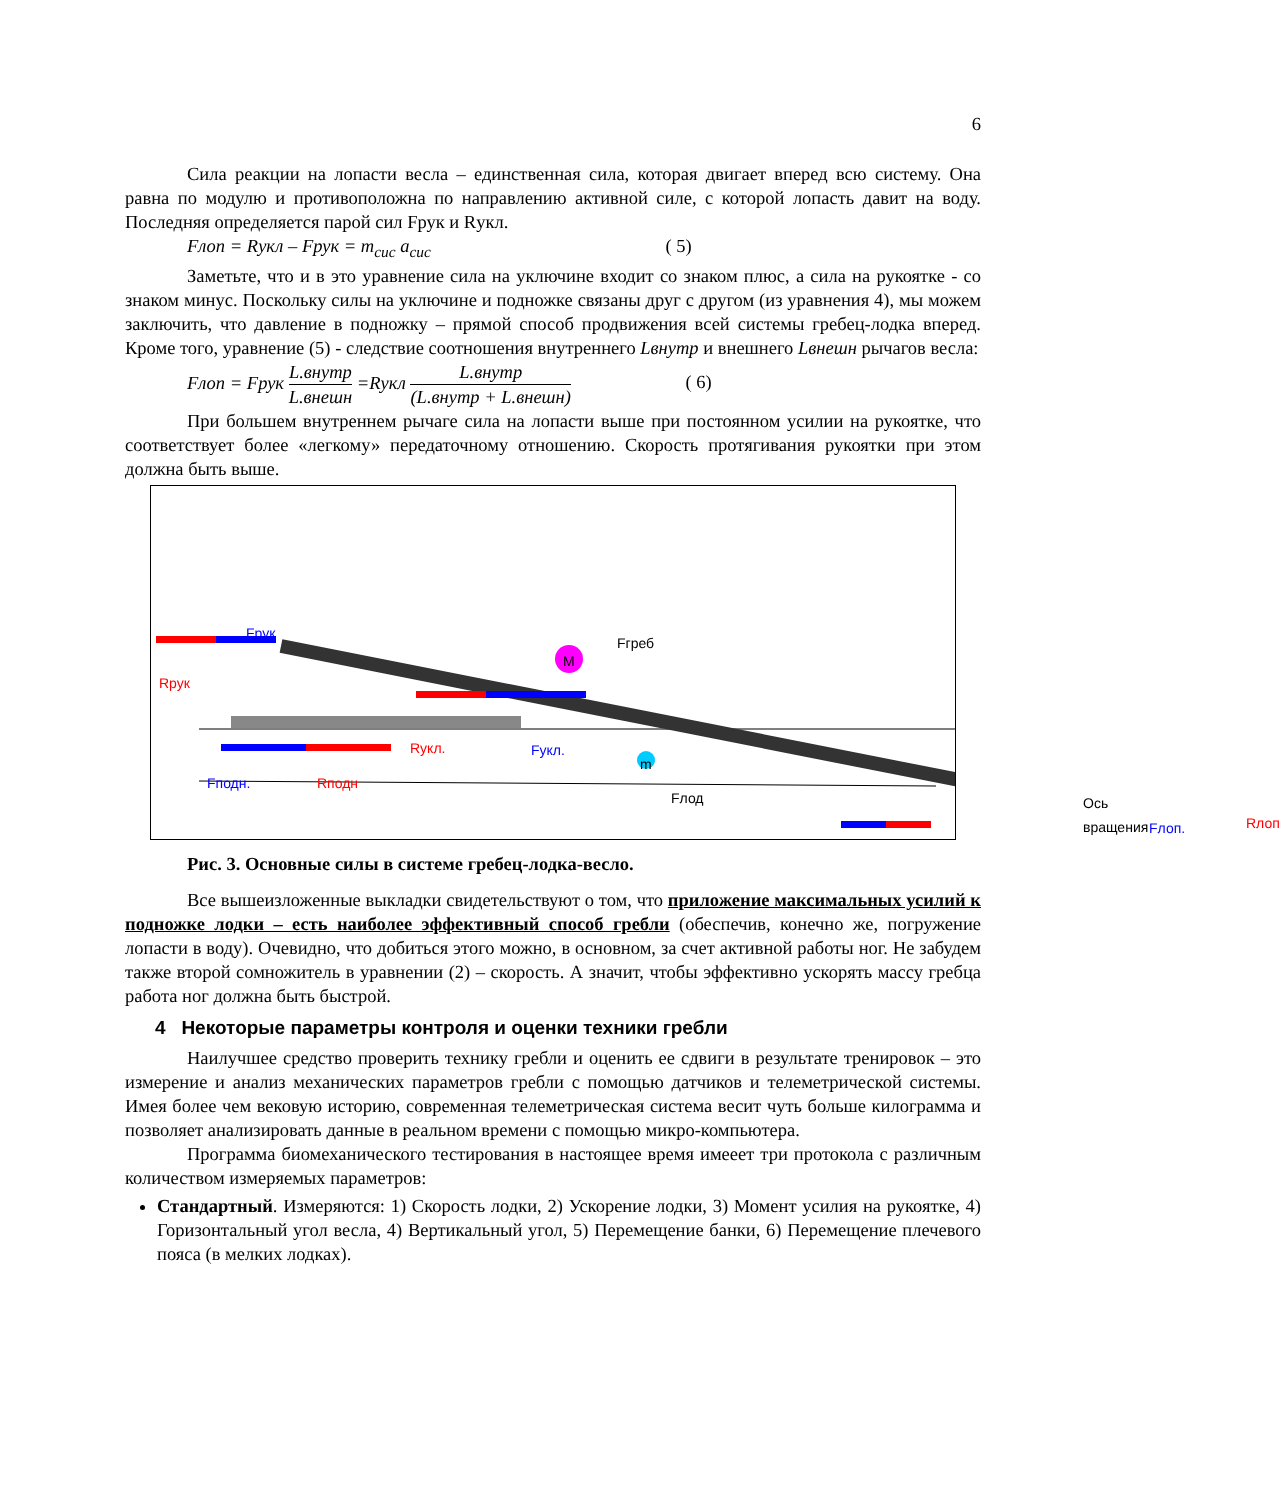6
Сила реакции на лопасти весла – единственная сила, которая двигает вперед всю систему. Она равна по модулю и противоположна по направлению активной силе, с которой лопасть давит на воду. Последняя определяется парой сил Fрук и Rукл.
Fлоп = Rукл – Fрук = m<sub>сис</sub> a<sub>сис</sub> ( 5)
Заметьте, что и в это уравнение сила на уключине входит со знаком плюс, а сила на рукоятке - со знаком минус. Поскольку силы на уключине и подножке связаны друг с другом (из уравнения 4), мы можем заключить, что давление в подножку – прямой способ продвижения всей системы гребец-лодка вперед. Кроме того, уравнение (5) - следствие соотношения внутреннего Lвнутр и внешнего Lвнешн рычагов весла:
Fлоп = Fрук L.внутр L.внешн =Rукл L.внутр (L.внутр + L.внешн) ( 6)
При большем внутреннем рычаге сила на лопасти выше при постоянном усилии на рукоятке, что соответствует более «легкому» передаточному отношению. Скорость протягивания рукоятки при этом должна быть выше.
Fрук
Rрук
Fгреб
M
Rукл. Fукл.
Fподн. Rподн
m
Fлод Ось вращения
Fлоп. Rлоп
Рис. 3. Основные силы в системе гребец-лодка-весло.
Все вышеизложенные выкладки свидетельствуют о том, что приложение максимальных усилий к подножке лодки – есть наиболее эффективный способ гребли (обеспечив, конечно же, погружение лопасти в воду). Очевидно, что добиться этого можно, в основном, за счет активной работы ног. Не забудем также второй сомножитель в уравнении (2) – скорость. А значит, чтобы эффективно ускорять массу гребца работа ног должна быть быстрой.
4 Некоторые параметры контроля и оценки техники гребли
Наилучшее средство проверить технику гребли и оценить ее сдвиги в результате тренировок – это измерение и анализ механических параметров гребли с помощью датчиков и телеметрической системы. Имея более чем вековую историю, современная телеметрическая система весит чуть больше килограмма и позволяет анализировать данные в реальном времени с помощью микро-компьютера.
Программа биомеханического тестирования в настоящее время имееет три протокола с различным количеством измеряемых параметров:
Стандартный. Измеряются: 1) Скорость лодки, 2) Ускорение лодки, 3) Момент усилия на рукоятке, 4) Горизонтальный угол весла, 4) Вертикальный угол, 5) Перемещение банки, 6) Перемещение плечевого пояса (в мелких лодках).